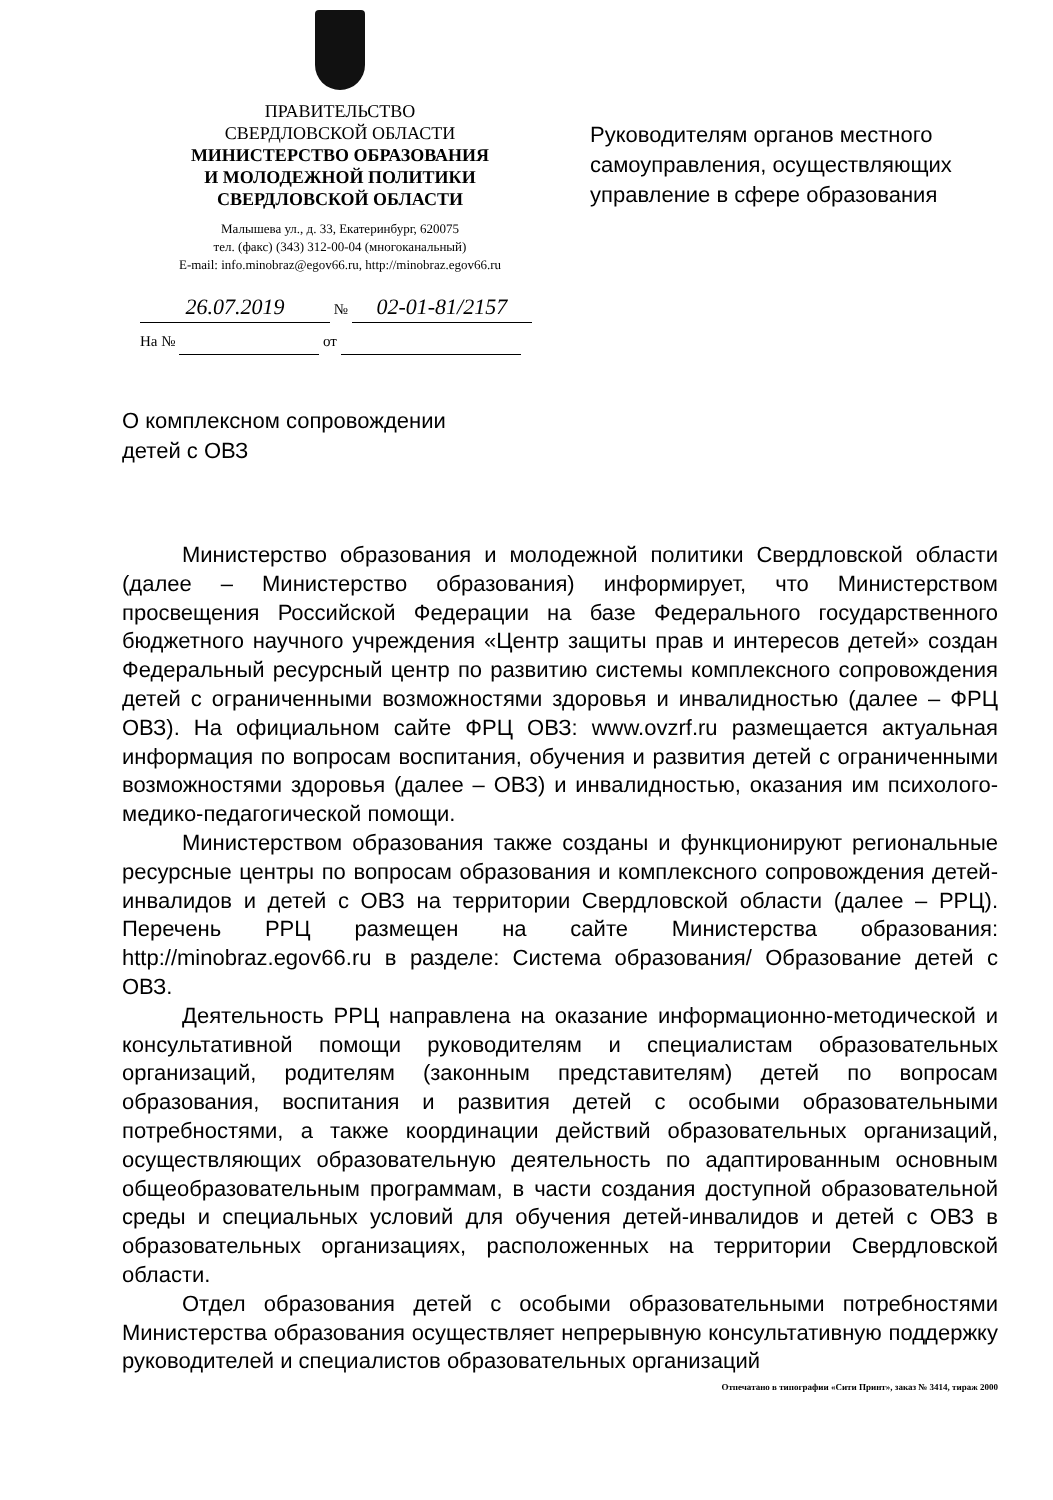ПРАВИТЕЛЬСТВО
СВЕРДЛОВСКОЙ ОБЛАСТИ
МИНИСТЕРСТВО ОБРАЗОВАНИЯ
И МОЛОДЕЖНОЙ ПОЛИТИКИ
СВЕРДЛОВСКОЙ ОБЛАСТИ
Малышева ул., д. 33, Екатеринбург, 620075
тел. (факс) (343) 312-00-04 (многоканальный)
E-mail: info.minobraz@egov66.ru, http://minobraz.egov66.ru
Руководителям органов местного
самоуправления, осуществляющих
управление в сфере образования
26.07.2019 № 02-01-81/2157
На № от
О комплексном сопровождении
детей с ОВЗ
Министерство образования и молодежной политики Свердловской области (далее – Министерство образования) информирует, что Министерством просвещения Российской Федерации на базе Федерального государственного бюджетного научного учреждения «Центр защиты прав и интересов детей» создан Федеральный ресурсный центр по развитию системы комплексного сопровождения детей с ограниченными возможностями здоровья и инвалидностью (далее – ФРЦ ОВЗ). На официальном сайте ФРЦ ОВЗ: www.ovzrf.ru размещается актуальная информация по вопросам воспитания, обучения и развития детей с ограниченными возможностями здоровья (далее – ОВЗ) и инвалидностью, оказания им психолого-медико-педагогической помощи.
Министерством образования также созданы и функционируют региональные ресурсные центры по вопросам образования и комплексного сопровождения детей-инвалидов и детей с ОВЗ на территории Свердловской области (далее – РРЦ). Перечень РРЦ размещен на сайте Министерства образования: http://minobraz.egov66.ru в разделе: Система образования/ Образование детей с ОВЗ.
Деятельность РРЦ направлена на оказание информационно-методической и консультативной помощи руководителям и специалистам образовательных организаций, родителям (законным представителям) детей по вопросам образования, воспитания и развития детей с особыми образовательными потребностями, а также координации действий образовательных организаций, осуществляющих образовательную деятельность по адаптированным основным общеобразовательным программам, в части создания доступной образовательной среды и специальных условий для обучения детей-инвалидов и детей с ОВЗ в образовательных организациях, расположенных на территории Свердловской области.
Отдел образования детей с особыми образовательными потребностями Министерства образования осуществляет непрерывную консультативную поддержку руководителей и специалистов образовательных организаций
Отпечатано в типографии «Сити Принт», заказ № 3414, тираж 2000